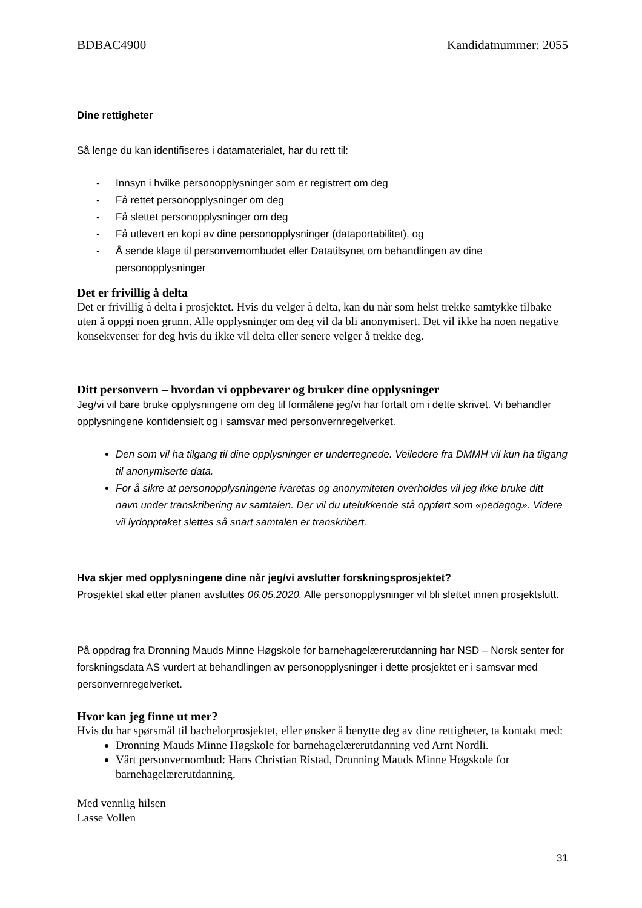BDBAC4900 Kandidatnummer: 2055
Dine rettigheter
Så lenge du kan identifiseres i datamaterialet, har du rett til:
- Innsyn i hvilke personopplysninger som er registrert om deg
- Få rettet personopplysninger om deg
- Få slettet personopplysninger om deg
- Få utlevert en kopi av dine personopplysninger (dataportabilitet), og
- Å sende klage til personvernombudet eller Datatilsynet om behandlingen av dine personopplysninger
Det er frivillig å delta
Det er frivillig å delta i prosjektet. Hvis du velger å delta, kan du når som helst trekke samtykke tilbake uten å oppgi noen grunn. Alle opplysninger om deg vil da bli anonymisert. Det vil ikke ha noen negative konsekvenser for deg hvis du ikke vil delta eller senere velger å trekke deg.
Ditt personvern – hvordan vi oppbevarer og bruker dine opplysninger
Jeg/vi vil bare bruke opplysningene om deg til formålene jeg/vi har fortalt om i dette skrivet. Vi behandler opplysningene konfidensielt og i samsvar med personvernregelverket.
Den som vil ha tilgang til dine opplysninger er undertegnede. Veiledere fra DMMH vil kun ha tilgang til anonymiserte data.
For å sikre at personopplysningene ivaretas og anonymiteten overholdes vil jeg ikke bruke ditt navn under transkribering av samtalen. Der vil du utelukkende stå oppført som «pedagog». Videre vil lydopptaket slettes så snart samtalen er transkribert.
Hva skjer med opplysningene dine når jeg/vi avslutter forskningsprosjektet?
Prosjektet skal etter planen avsluttes 06.05.2020. Alle personopplysninger vil bli slettet innen prosjektslutt.
På oppdrag fra Dronning Mauds Minne Høgskole for barnehagelærerutdanning har NSD – Norsk senter for forskningsdata AS vurdert at behandlingen av personopplysninger i dette prosjektet er i samsvar med personvernregelverket.
Hvor kan jeg finne ut mer?
Hvis du har spørsmål til bachelorprosjektet, eller ønsker å benytte deg av dine rettigheter, ta kontakt med:
Dronning Mauds Minne Høgskole for barnehagelærerutdanning ved Arnt Nordli.
Vårt personvernombud: Hans Christian Ristad, Dronning Mauds Minne Høgskole for barnehagelærerutdanning.
Med vennlig hilsen
Lasse Vollen
31